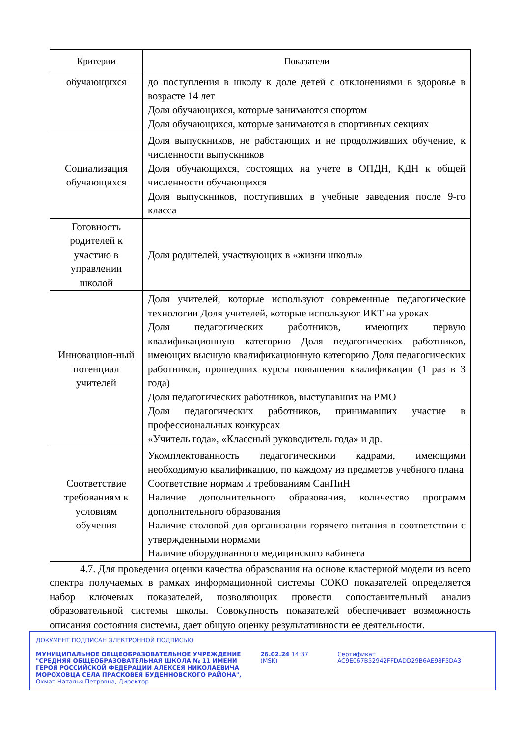| Критерии | Показатели |
| --- | --- |
| обучающихся | до поступления в школу к доле детей с отклонениями в здоровье в возрасте 14 лет Доля обучающихся, которые занимаются спортом Доля обучающихся, которые занимаются в спортивных секциях |
| Социализация обучающихся | Доля выпускников, не работающих и не продолживших обучение, к численности выпускников Доля обучающихся, состоящих на учете в ОПДН, КДН к общей численности обучающихся Доля выпускников, поступивших в учебные заведения после 9-го класса |
| Готовность родителей к участию в управлении школой | Доля родителей, участвующих в «жизни школы» |
| Инновацион-ный потенциал учителей | Доля учителей, которые используют современные педагогические технологии Доля учителей, которые используют ИКТ на уроках Доля педагогических работников, имеющих первую квалификационную категорию Доля педагогических работников, имеющих высшую квалификационную категорию Доля педагогических работников, прошедших курсы повышения квалификации (1 раз в 3 года) Доля педагогических работников, выступавших на РМО Доля педагогических работников, принимавших участие в профессиональных конкурсах «Учитель года», «Классный руководитель года» и др. |
| Соответствие требованиям к условиям обучения | Укомплектованность педагогическими кадрами, имеющими необходимую квалификацию, по каждому из предметов учебного плана Соответствие нормам и требованиям СанПиН Наличие дополнительного образования, количество программ дополнительного образования Наличие столовой для организации горячего питания в соответствии с утвержденными нормами Наличие оборудованного медицинского кабинета |
4.7. Для проведения оценки качества образования на основе кластерной модели из всего спектра получаемых в рамках информационной системы СОКО показателей определяется набор ключевых показателей, позволяющих провести сопоставительный анализ образовательной системы школы. Совокупность показателей обеспечивает возможность описания состояния системы, дает общую оценку результативности ее деятельности.
ДОКУМЕНТ ПОДПИСАН ЭЛЕКТРОННОЙ ПОДПИСЬЮ
МУНИЦИПАЛЬНОЕ ОБЩЕОБРАЗОВАТЕЛЬНОЕ УЧРЕЖДЕНИЕ "СРЕДНЯЯ ОБЩЕОБРАЗОВАТЕЛЬНАЯ ШКОЛА № 11 ИМЕНИ ГЕРОЯ РОССИЙСКОЙ ФЕДЕРАЦИИ АЛЕКСЕЯ НИКОЛАЕВИЧА МОРОХОВЦА СЕЛА ПРАСКОВЕЯ БУДЕННОВСКОГО РАЙОНА", Охмат Наталья Петровна, Директор
26.02.24 14:37 (MSK) Сертификат AC9E067B52942FFDADD29B6AE98F5DA3